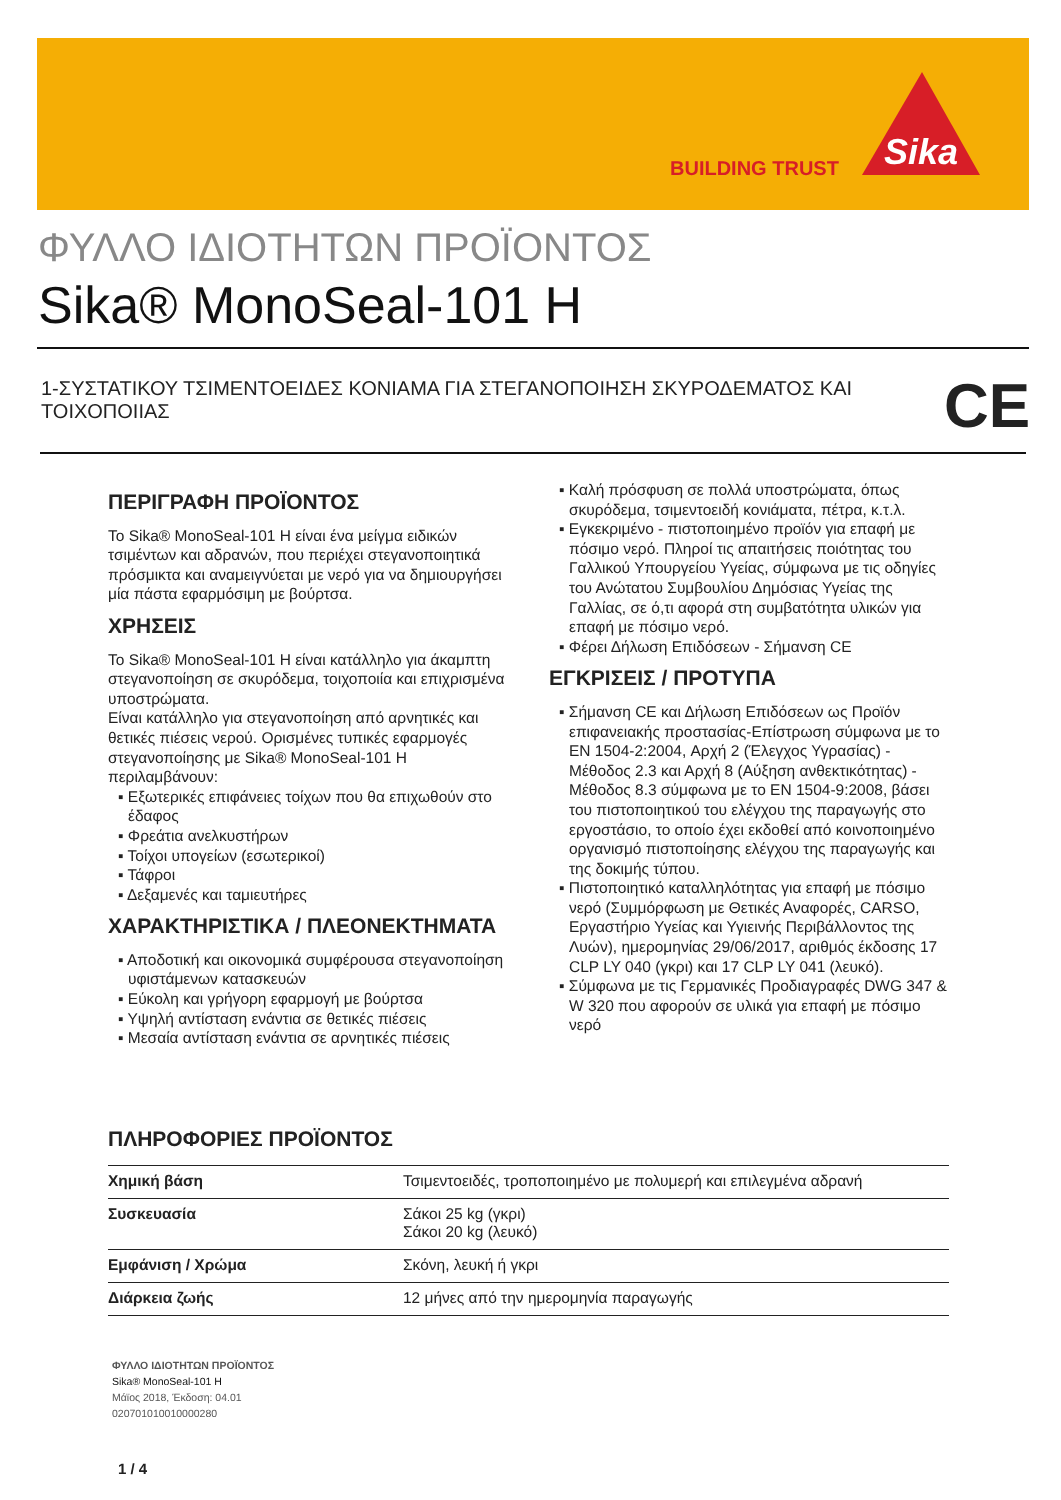BUILDING TRUST
Sika
ΦΥΛΛΟ ΙΔΙΟΤΗΤΩΝ ΠΡΟΪΟΝΤΟΣ
Sika® MonoSeal-101 H
1-ΣΥΣΤΑΤΙΚΟΥ ΤΣΙΜΕΝΤΟΕΙΔΕΣ ΚΟΝΙΑΜΑ ΓΙΑ ΣΤΕΓΑΝΟΠΟΙΗΣΗ ΣΚΥΡΟΔΕΜΑΤΟΣ ΚΑΙ ΤΟΙΧΟΠΟΙΙΑΣ
CE
ΠΕΡΙΓΡΑΦΗ ΠΡΟΪΟΝΤΟΣ
Το Sika® MonoSeal-101 H είναι ένα μείγμα ειδικών τσιμέντων και αδρανών, που περιέχει στεγανοποιητικά πρόσμικτα και αναμειγνύεται με νερό για να δημιουργήσει μία πάστα εφαρμόσιμη με βούρτσα.
ΧΡΗΣΕΙΣ
Το Sika® MonoSeal-101 H είναι κατάλληλο για άκαμπτη στεγανοποίηση σε σκυρόδεμα, τοιχοποιία και επιχρισμένα υποστρώματα.
Είναι κατάλληλο για στεγανοποίηση από αρνητικές και θετικές πιέσεις νερού. Ορισμένες τυπικές εφαρμογές στεγανοποίησης με Sika® MonoSeal-101 H περιλαμβάνουν:
▪ Εξωτερικές επιφάνειες τοίχων που θα επιχωθούν στο έδαφος
▪ Φρεάτια ανελκυστήρων
▪ Τοίχοι υπογείων (εσωτερικοί)
▪ Τάφροι
▪ Δεξαμενές και ταμιευτήρες
ΧΑΡΑΚΤΗΡΙΣΤΙΚΑ / ΠΛΕΟΝΕΚΤΗΜΑΤΑ
▪ Αποδοτική και οικονομικά συμφέρουσα στεγανοποίηση υφιστάμενων κατασκευών
▪ Εύκολη και γρήγορη εφαρμογή με βούρτσα
▪ Υψηλή αντίσταση ενάντια σε θετικές πιέσεις
▪ Μεσαία αντίσταση ενάντια σε αρνητικές πιέσεις
▪ Καλή πρόσφυση σε πολλά υποστρώματα, όπως σκυρόδεμα, τσιμεντοειδή κονιάματα, πέτρα, κ.τ.λ.
▪ Εγκεκριμένο - πιστοποιημένο προϊόν για επαφή με πόσιμο νερό. Πληροί τις απαιτήσεις ποιότητας του Γαλλικού Υπουργείου Υγείας, σύμφωνα με τις οδηγίες του Ανώτατου Συμβουλίου Δημόσιας Υγείας της Γαλλίας, σε ό,τι αφορά στη συμβατότητα υλικών για επαφή με πόσιμο νερό.
▪ Φέρει Δήλωση Επιδόσεων - Σήμανση CE
ΕΓΚΡΙΣΕΙΣ / ΠΡΟΤΥΠΑ
▪ Σήμανση CE και Δήλωση Επιδόσεων ως Προϊόν επιφανειακής προστασίας-Επίστρωση σύμφωνα με το EN 1504-2:2004, Αρχή 2 (Έλεγχος Υγρασίας) - Μέθοδος 2.3 και Αρχή 8 (Αύξηση ανθεκτικότητας) - Μέθοδος 8.3 σύμφωνα με το EN 1504-9:2008, βάσει του πιστοποιητικού του ελέγχου της παραγωγής στο εργοστάσιο, το οποίο έχει εκδοθεί από κοινοποιημένο οργανισμό πιστοποίησης ελέγχου της παραγωγής και της δοκιμής τύπου.
▪ Πιστοποιητικό καταλληλότητας για επαφή με πόσιμο νερό (Συμμόρφωση με Θετικές Αναφορές, CARSO, Εργαστήριο Υγείας και Υγιεινής Περιβάλλοντος της Λυών), ημερομηνίας 29/06/2017, αριθμός έκδοσης 17 CLP LY 040 (γκρι) και 17 CLP LY 041 (λευκό).
▪ Σύμφωνα με τις Γερμανικές Προδιαγραφές DWG 347 & W 320 που αφορούν σε υλικά για επαφή με πόσιμο νερό
ΠΛΗΡΟΦΟΡΙΕΣ ΠΡΟΪΟΝΤΟΣ
| Χημική βάση | Τσιμεντοειδές, τροποποιημένο με πολυμερή και επιλεγμένα αδρανή |
| Συσκευασία | Σάκοι 25 kg (γκρι) Σάκοι 20 kg (λευκό) |
| Εμφάνιση / Χρώμα | Σκόνη, λευκή ή γκρι |
| Διάρκεια ζωής | 12 μήνες από την ημερομηνία παραγωγής |
ΦΥΛΛΟ ΙΔΙΟΤΗΤΩΝ ΠΡΟΪΟΝΤΟΣ
Sika® MonoSeal-101 H
Μάϊος 2018, Έκδοση: 04.01
020701010010000280
1 / 4